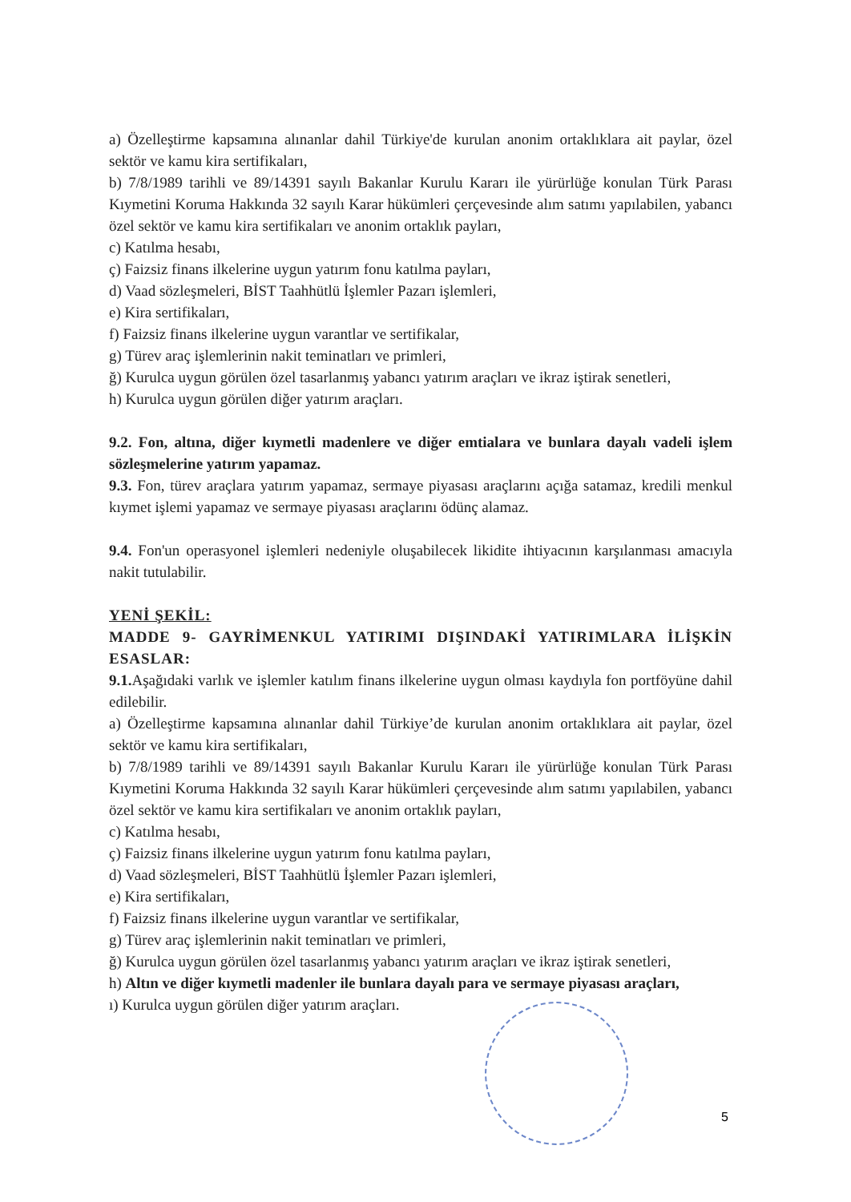a) Özelleştirme kapsamına alınanlar dahil Türkiye'de kurulan anonim ortaklıklara ait paylar, özel sektör ve kamu kira sertifikaları,
b) 7/8/1989 tarihli ve 89/14391 sayılı Bakanlar Kurulu Kararı ile yürürlüğe konulan Türk Parası Kıymetini Koruma Hakkında 32 sayılı Karar hükümleri çerçevesinde alım satımı yapılabilen, yabancı özel sektör ve kamu kira sertifikaları ve anonim ortaklık payları,
c) Katılma hesabı,
ç) Faizsiz finans ilkelerine uygun yatırım fonu katılma payları,
d) Vaad sözleşmeleri, BİST Taahhütlü İşlemler Pazarı işlemleri,
e) Kira sertifikaları,
f) Faizsiz finans ilkelerine uygun varantlar ve sertifikalar,
g) Türev araç işlemlerinin nakit teminatları ve primleri,
ğ) Kurulca uygun görülen özel tasarlanmış yabancı yatırım araçları ve ikraz iştirak senetleri,
h) Kurulca uygun görülen diğer yatırım araçları.
9.2. Fon, altına, diğer kıymetli madenlere ve diğer emtialara ve bunlara dayalı vadeli işlem sözleşmelerine yatırım yapamaz.
9.3. Fon, türev araçlara yatırım yapamaz, sermaye piyasası araçlarını açığa satamaz, kredili menkul kıymet işlemi yapamaz ve sermaye piyasası araçlarını ödünç alamaz.
9.4. Fon'un operasyonel işlemleri nedeniyle oluşabilecek likidite ihtiyacının karşılanması amacıyla nakit tutulabilir.
YENİ ŞEKİL:
MADDE 9- GAYRİMENKUL YATIRIMI DIŞINDAKİ YATIRIMLARA İLİŞKİN ESASLAR:
9.1. Aşağıdaki varlık ve işlemler katılım finans ilkelerine uygun olması kaydıyla fon portföyüne dahil edilebilir.
a) Özelleştirme kapsamına alınanlar dahil Türkiye’de kurulan anonim ortaklıklara ait paylar, özel sektör ve kamu kira sertifikaları,
b) 7/8/1989 tarihli ve 89/14391 sayılı Bakanlar Kurulu Kararı ile yürürlüğe konulan Türk Parası Kıymetini Koruma Hakkında 32 sayılı Karar hükümleri çerçevesinde alım satımı yapılabilen, yabancı özel sektör ve kamu kira sertifikaları ve anonim ortaklık payları,
c) Katılma hesabı,
ç) Faizsiz finans ilkelerine uygun yatırım fonu katılma payları,
d) Vaad sözleşmeleri, BİST Taahhütlü İşlemler Pazarı işlemleri,
e) Kira sertifikaları,
f) Faizsiz finans ilkelerine uygun varantlar ve sertifikalar,
g) Türev araç işlemlerinin nakit teminatları ve primleri,
ğ) Kurulca uygun görülen özel tasarlanmış yabancı yatırım araçları ve ikraz iştirak senetleri,
h) Altın ve diğer kıymetli madenler ile bunlara dayalı para ve sermaye piyasası araçları,
ı) Kurulca uygun görülen diğer yatırım araçları.
5